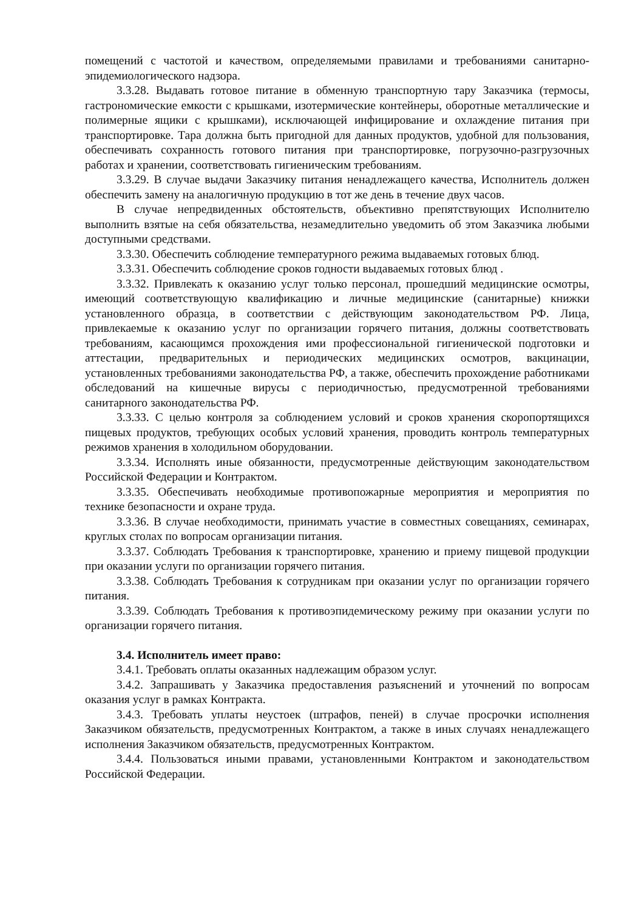помещений с частотой и качеством, определяемыми правилами и требованиями санитарно-эпидемиологического надзора.
3.3.28. Выдавать готовое питание в обменную транспортную тару Заказчика (термосы, гастрономические емкости с крышками, изотермические контейнеры, оборотные металлические и полимерные ящики с крышками), исключающей инфицирование и охлаждение питания при транспортировке. Тара должна быть пригодной для данных продуктов, удобной для пользования, обеспечивать сохранность готового питания при транспортировке, погрузочно-разгрузочных работах и хранении, соответствовать гигиеническим требованиям.
3.3.29. В случае выдачи Заказчику питания ненадлежащего качества, Исполнитель должен обеспечить замену на аналогичную продукцию в тот же день в течение двух часов.
В случае непредвиденных обстоятельств, объективно препятствующих Исполнителю выполнить взятые на себя обязательства, незамедлительно уведомить об этом Заказчика любыми доступными средствами.
3.3.30. Обеспечить соблюдение температурного режима выдаваемых готовых блюд.
3.3.31. Обеспечить соблюдение сроков годности выдаваемых готовых блюд .
3.3.32. Привлекать к оказанию услуг только персонал, прошедший медицинские осмотры, имеющий соответствующую квалификацию и личные медицинские (санитарные) книжки установленного образца, в соответствии с действующим законодательством РФ. Лица, привлекаемые к оказанию услуг по организации горячего питания, должны соответствовать требованиям, касающимся прохождения ими профессиональной гигиенической подготовки и аттестации, предварительных и периодических медицинских осмотров, вакцинации, установленных требованиями законодательства РФ, а также, обеспечить прохождение работниками обследований на кишечные вирусы с периодичностью, предусмотренной требованиями санитарного законодательства РФ.
3.3.33. С целью контроля за соблюдением условий и сроков хранения скоропортящихся пищевых продуктов, требующих особых условий хранения, проводить контроль температурных режимов хранения в холодильном оборудовании.
3.3.34. Исполнять иные обязанности, предусмотренные действующим законодательством Российской Федерации и Контрактом.
3.3.35. Обеспечивать необходимые противопожарные мероприятия и мероприятия по технике безопасности и охране труда.
3.3.36. В случае необходимости, принимать участие в совместных совещаниях, семинарах, круглых столах по вопросам организации питания.
3.3.37. Соблюдать Требования к транспортировке, хранению и приему пищевой продукции при оказании услуги по организации горячего питания.
3.3.38. Соблюдать Требования к сотрудникам при оказании услуг по организации горячего питания.
3.3.39. Соблюдать Требования к противоэпидемическому режиму при оказании услуги по организации горячего питания.
3.4. Исполнитель имеет право:
3.4.1. Требовать оплаты оказанных надлежащим образом услуг.
3.4.2. Запрашивать у Заказчика предоставления разъяснений и уточнений по вопросам оказания услуг в рамках Контракта.
3.4.3. Требовать уплаты неустоек (штрафов, пеней) в случае просрочки исполнения Заказчиком обязательств, предусмотренных Контрактом, а также в иных случаях ненадлежащего исполнения Заказчиком обязательств, предусмотренных Контрактом.
3.4.4. Пользоваться иными правами, установленными Контрактом и законодательством Российской Федерации.